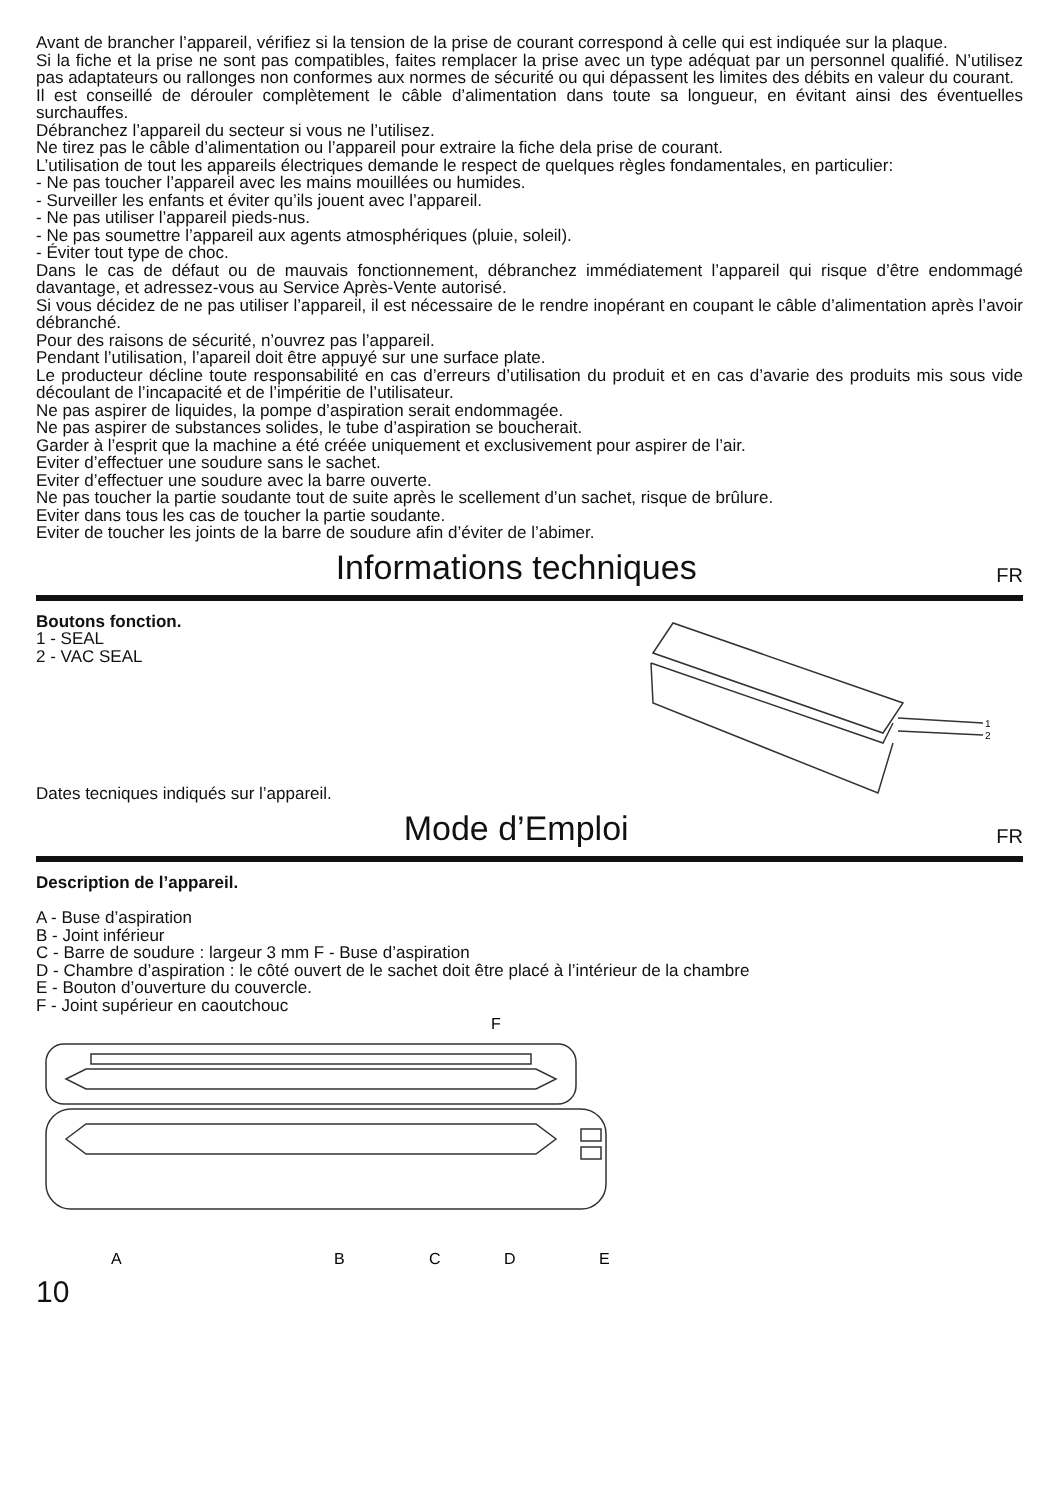Avant de brancher l’appareil, vérifiez si la tension de la prise de courant correspond à celle qui est indiquée sur la plaque.
Si la fiche et la prise ne sont pas compatibles, faites remplacer la prise avec un type adéquat par un personnel qualifié. N’utilisez pas adaptateurs ou rallonges non conformes aux normes de sécurité ou qui dépassent les limites des débits en valeur du courant.
Il est conseillé de dérouler complètement le câble d’alimentation dans toute sa longueur, en évitant ainsi des éventuelles surchauffes.
Débranchez l’appareil du secteur si vous ne l’utilisez.
Ne tirez pas le câble d’alimentation ou l’appareil pour extraire la fiche dela prise de courant.
L’utilisation de tout les appareils électriques demande le respect de quelques règles fondamentales, en particulier:
- Ne pas toucher l’appareil avec les mains mouillées ou humides.
- Surveiller les enfants et éviter qu’ils jouent avec l’appareil.
- Ne pas utiliser l’appareil pieds-nus.
- Ne pas soumettre l’appareil aux agents atmosphériques (pluie, soleil).
- Éviter tout type de choc.
Dans le cas de défaut ou de mauvais fonctionnement, débranchez immédiatement l’appareil qui risque d’être endommagé davantage, et adressez-vous au Service Après-Vente autorisé.
Si vous décidez de ne pas utiliser l’appareil, il est nécessaire de le rendre inopérant en coupant le câble d’alimentation après l’avoir débranché.
Pour des raisons de sécurité, n’ouvrez pas l’appareil.
Pendant l’utilisation, l’apareil doit être appuyé sur une surface plate.
Le producteur décline toute responsabilité en cas d’erreurs d’utilisation du produit et en cas d’avarie des produits mis sous vide découlant de l’incapacité et de l’impéritie de l’utilisateur.
Ne pas aspirer de liquides, la pompe d’aspiration serait endommagée.
Ne pas aspirer de substances solides, le tube d’aspiration se boucherait.
Garder à l’esprit que la machine a été créée uniquement et exclusivement pour aspirer de l’air.
Eviter d’effectuer une soudure sans le sachet.
Eviter d’effectuer une soudure avec la barre ouverte.
Ne pas toucher la partie soudante tout de suite après le scellement d’un sachet, risque de brûlure.
Eviter dans tous les cas de toucher la partie soudante.
Eviter de toucher les joints de la barre de soudure afin d’éviter de l’abimer.
Informations techniques FR
Boutons fonction.
1 - SEAL
2 - VAC SEAL
Dates tecniques indiqués sur l’appareil.
1
2
Mode d’Emploi FR
Description de l’appareil.
A - Buse d’aspiration
B - Joint inférieur
C - Barre de soudure : largeur 3 mm F - Buse d’aspiration
D - Chambre d’aspiration : le côté ouvert de le sachet doit être placé à l’intérieur de la chambre
E - Bouton d’ouverture du couvercle.
F - Joint supérieur en caoutchouc
F
A
B
C
D
E
10